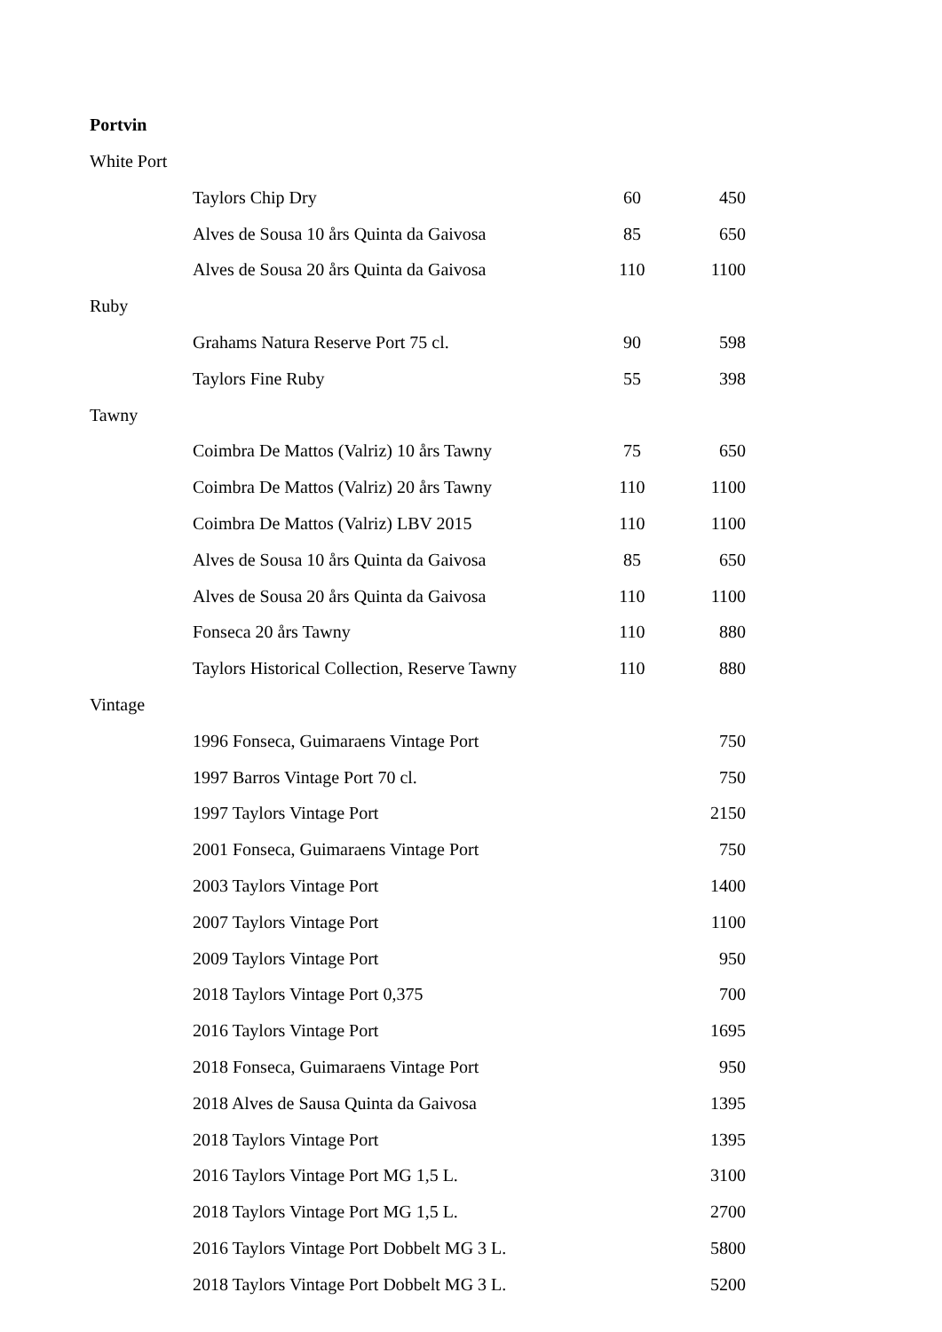Portvin
| White Port | | | |
| | Taylors Chip Dry | 60 | 450 |
| | Alves de Sousa 10 års Quinta da Gaivosa | 85 | 650 |
| | Alves de Sousa 20 års Quinta da Gaivosa | 110 | 1100 |
| Ruby | | | |
| | Grahams Natura Reserve Port 75 cl. | 90 | 598 |
| | Taylors Fine Ruby | 55 | 398 |
| Tawny | | | |
| | Coimbra De Mattos (Valriz) 10 års Tawny | 75 | 650 |
| | Coimbra De Mattos (Valriz) 20 års Tawny | 110 | 1100 |
| | Coimbra De Mattos (Valriz) LBV 2015 | 110 | 1100 |
| | Alves de Sousa 10 års Quinta da Gaivosa | 85 | 650 |
| | Alves de Sousa 20 års Quinta da Gaivosa | 110 | 1100 |
| | Fonseca 20 års Tawny | 110 | 880 |
| | Taylors Historical Collection, Reserve Tawny | 110 | 880 |
| Vintage | | | |
| | 1996 Fonseca, Guimaraens Vintage Port | | 750 |
| | 1997 Barros Vintage Port 70 cl. | | 750 |
| | 1997 Taylors Vintage Port | | 2150 |
| | 2001 Fonseca, Guimaraens Vintage Port | | 750 |
| | 2003 Taylors Vintage Port | | 1400 |
| | 2007 Taylors Vintage Port | | 1100 |
| | 2009 Taylors Vintage Port | | 950 |
| | 2018 Taylors Vintage Port 0,375 | | 700 |
| | 2016 Taylors Vintage Port | | 1695 |
| | 2018 Fonseca, Guimaraens Vintage Port | | 950 |
| | 2018 Alves de Sausa Quinta da Gaivosa | | 1395 |
| | 2018 Taylors Vintage Port | | 1395 |
| | 2016 Taylors Vintage Port MG 1,5 L. | | 3100 |
| | 2018 Taylors Vintage Port MG 1,5 L. | | 2700 |
| | 2016 Taylors Vintage Port Dobbelt MG 3 L. | | 5800 |
| | 2018 Taylors Vintage Port Dobbelt MG 3 L. | | 5200 |